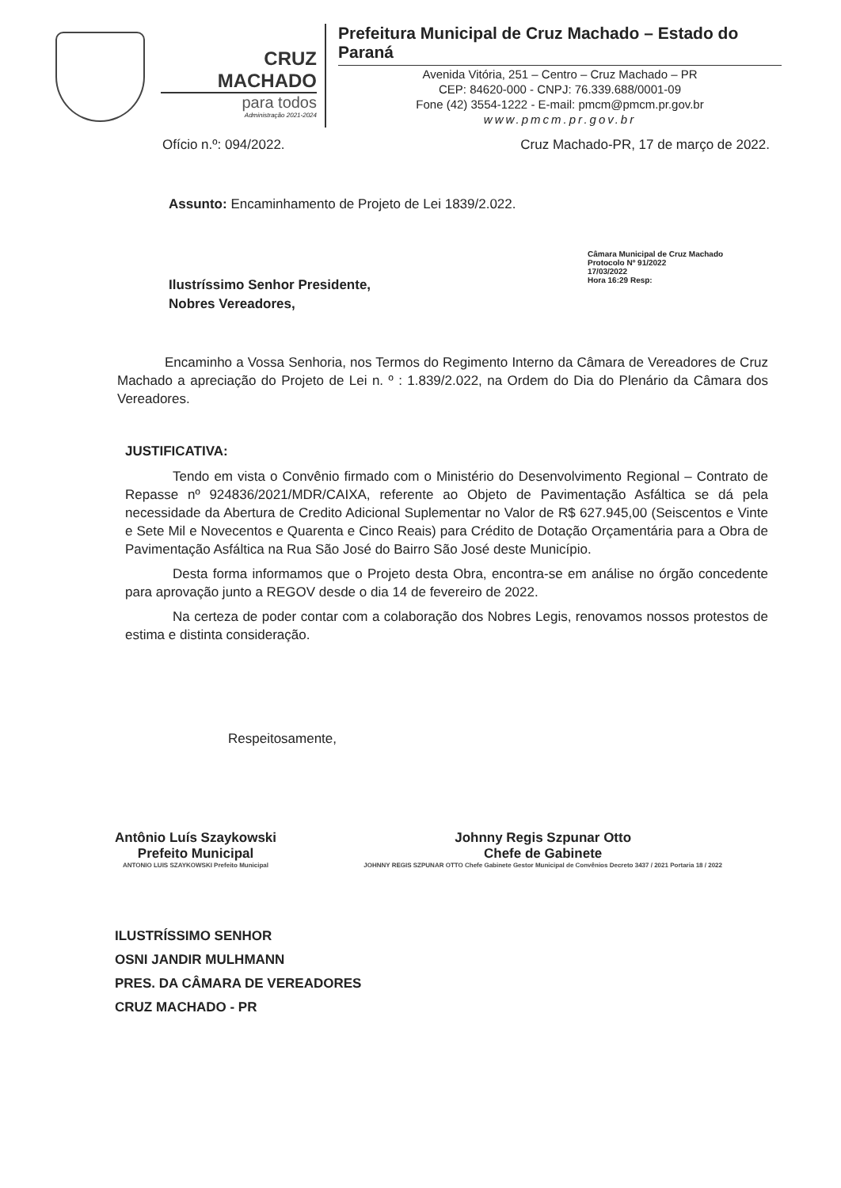CRUZ MACHADO
para todos
Administração 2021-2024
Prefeitura Municipal de Cruz Machado – Estado do Paraná
Avenida Vitória, 251 – Centro – Cruz Machado – PR
CEP: 84620-000 - CNPJ: 76.339.688/0001-09
Fone (42) 3554-1222 - E-mail: pmcm@pmcm.pr.gov.br
www.pmcm.pr.gov.br
Ofício n.º: 094/2022. Cruz Machado-PR, 17 de março de 2022.
Assunto: Encaminhamento de Projeto de Lei 1839/2.022.
Câmara Municipal de Cruz Machado
Protocolo Nº 91/2022
17/03/2022
Hora 16:29 Resp:
Ilustríssimo Senhor Presidente,
Nobres Vereadores,
Encaminho a Vossa Senhoria, nos Termos do Regimento Interno da Câmara de Vereadores de Cruz Machado a apreciação do Projeto de Lei n. º : 1.839/2.022, na Ordem do Dia do Plenário da Câmara dos Vereadores.
JUSTIFICATIVA:
Tendo em vista o Convênio firmado com o Ministério do Desenvolvimento Regional – Contrato de Repasse nº 924836/2021/MDR/CAIXA, referente ao Objeto de Pavimentação Asfáltica se dá pela necessidade da Abertura de Credito Adicional Suplementar no Valor de R$ 627.945,00 (Seiscentos e Vinte e Sete Mil e Novecentos e Quarenta e Cinco Reais) para Crédito de Dotação Orçamentária para a Obra de Pavimentação Asfáltica na Rua São José do Bairro São José deste Município.
Desta forma informamos que o Projeto desta Obra, encontra-se em análise no órgão concedente para aprovação junto a REGOV desde o dia 14 de fevereiro de 2022.
Na certeza de poder contar com a colaboração dos Nobres Legis, renovamos nossos protestos de estima e distinta consideração.
Respeitosamente,
Antônio Luís Szaykowski
Prefeito Municipal
ANTONIO LUIS SZAYKOWSKI Prefeito Municipal
Johnny Regis Szpunar Otto
Chefe de Gabinete
JOHNNY REGIS SZPUNAR OTTO Chefe Gabinete Gestor Municipal de Convênios Decreto 3437 / 2021 Portaria 18 / 2022
ILUSTRÍSSIMO SENHOR
OSNI JANDIR MULHMANN
PRES. DA CÂMARA DE VEREADORES
CRUZ MACHADO - PR